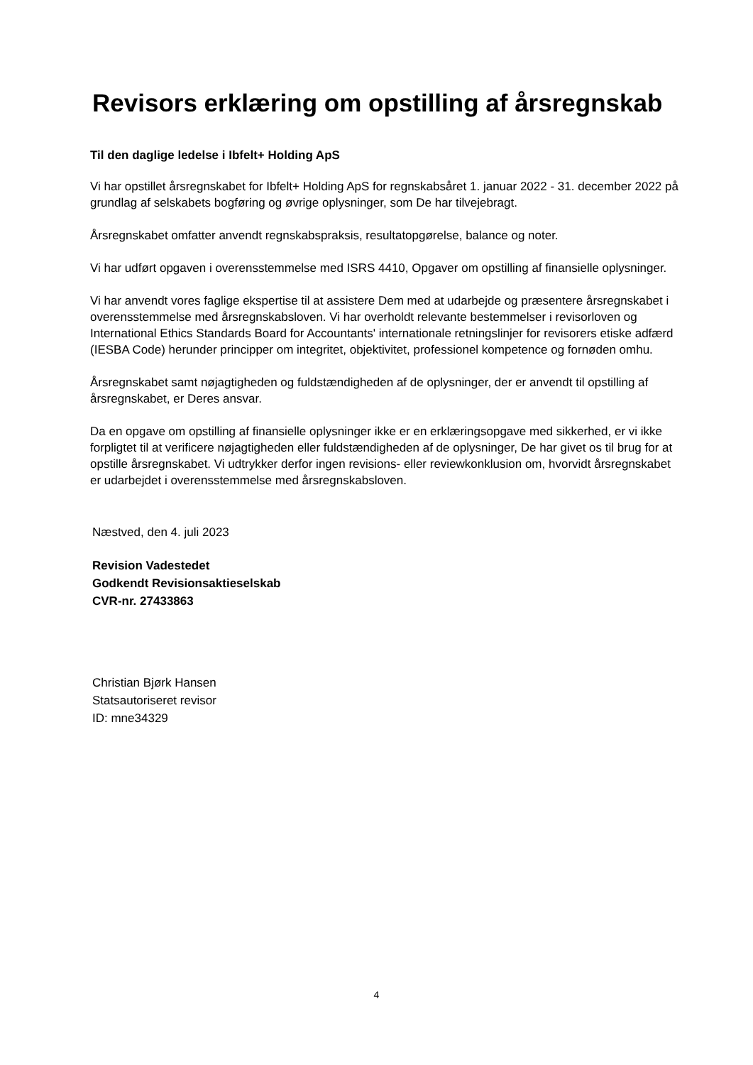Revisors erklæring om opstilling af årsregnskab
Til den daglige ledelse i Ibfelt+ Holding ApS
Vi har opstillet årsregnskabet for Ibfelt+ Holding ApS for regnskabsåret 1. januar 2022 - 31. december 2022 på grundlag af selskabets bogføring og øvrige oplysninger, som De har tilvejebragt.
Årsregnskabet omfatter anvendt regnskabspraksis, resultatopgørelse, balance og noter.
Vi har udført opgaven i overensstemmelse med ISRS 4410, Opgaver om opstilling af finansielle oplysninger.
Vi har anvendt vores faglige ekspertise til at assistere Dem med at udarbejde og præsentere årsregnskabet i overensstemmelse med årsregnskabsloven. Vi har overholdt relevante bestemmelser i revisorloven og International Ethics Standards Board for Accountants' internationale retningslinjer for revisorers etiske adfærd (IESBA Code) herunder principper om integritet, objektivitet, professionel kompetence og fornøden omhu.
Årsregnskabet samt nøjagtigheden og fuldstændigheden af de oplysninger, der er anvendt til opstilling af årsregnskabet, er Deres ansvar.
Da en opgave om opstilling af finansielle oplysninger ikke er en erklæringsopgave med sikkerhed, er vi ikke forpligtet til at verificere nøjagtigheden eller fuldstændigheden af de oplysninger, De har givet os til brug for at opstille årsregnskabet. Vi udtrykker derfor ingen revisions- eller reviewkonklusion om, hvorvidt årsregnskabet er udarbejdet i overensstemmelse med årsregnskabsloven.
Næstved, den 4. juli 2023
Revision Vadestedet
Godkendt Revisionsaktieselskab
CVR-nr. 27433863
Christian Bjørk Hansen
Statsautoriseret revisor
ID: mne34329
4